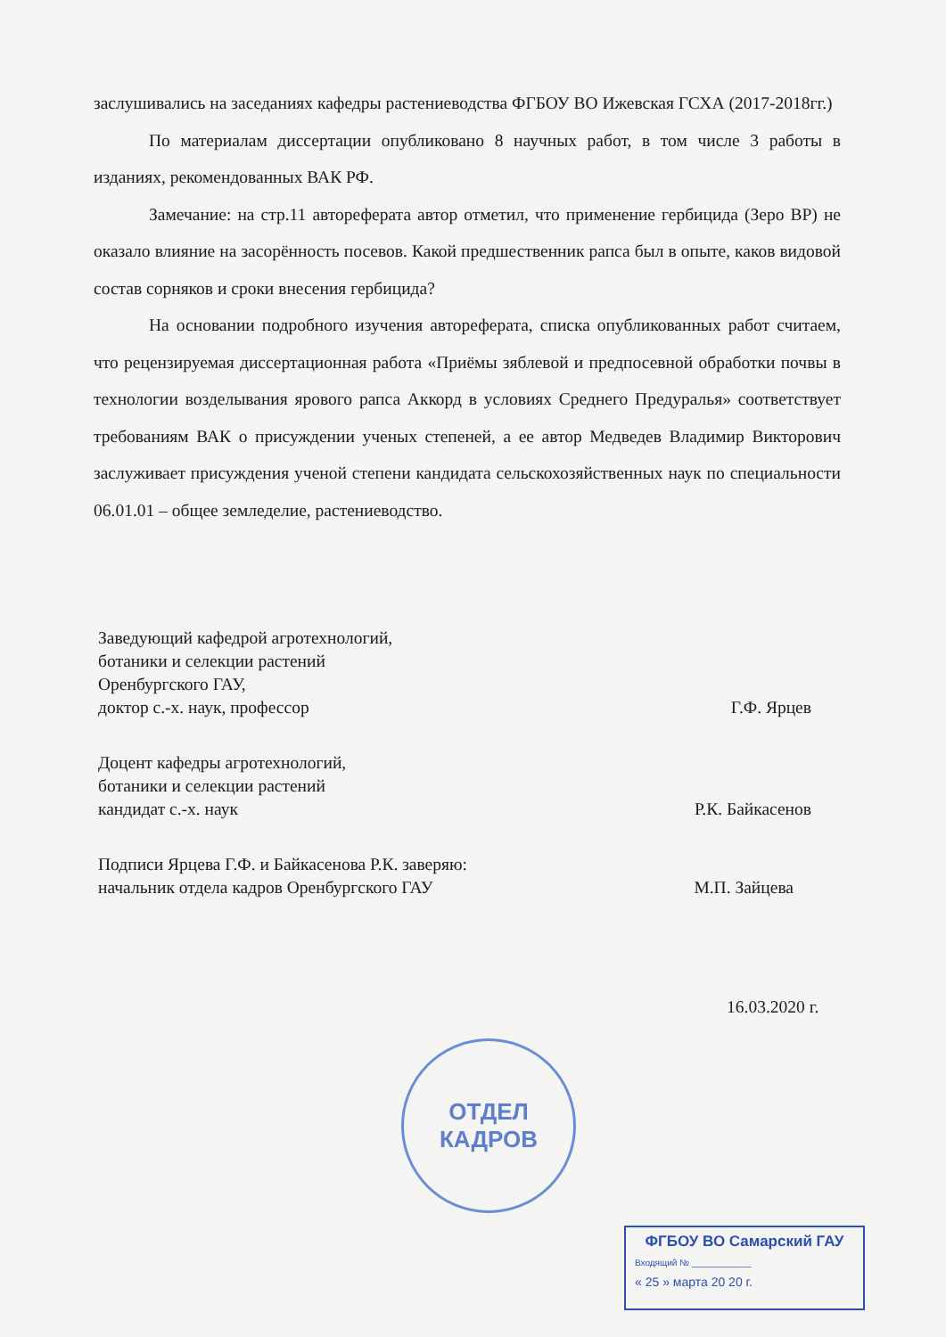заслушивались на заседаниях кафедры растениеводства ФГБОУ ВО Ижевская ГСХА (2017-2018гг.)
По материалам диссертации опубликовано 8 научных работ, в том числе 3 работы в изданиях, рекомендованных ВАК РФ.
Замечание: на стр.11 автореферата автор отметил, что применение гербицида (Зеро ВР) не оказало влияние на засорённость посевов. Какой предшественник рапса был в опыте, каков видовой состав сорняков и сроки внесения гербицида?
На основании подробного изучения автореферата, списка опубликованных работ считаем, что рецензируемая диссертационная работа «Приёмы зяблевой и предпосевной обработки почвы в технологии возделывания ярового рапса Аккорд в условиях Среднего Предуралья» соответствует требованиям ВАК о присуждении ученых степеней, а ее автор Медведев Владимир Викторович заслуживает присуждения ученой степени кандидата сельскохозяйственных наук по специальности 06.01.01 – общее земледелие, растениеводство.
Заведующий кафедрой агротехнологий,
ботаники и селекции растений
Оренбургского ГАУ,
доктор с.-х. наук, профессор
Г.Ф. Ярцев
Доцент кафедры агротехнологий,
ботаники и селекции растений
кандидат с.-х. наук
Р.К. Байкасенов
Подписи Ярцева Г.Ф. и Байкасенова Р.К. заверяю:
начальник отдела кадров Оренбургского ГАУ
М.П. Зайцева
16.03.2020 г.
ОТДЕЛ
КАДРОВ
ФГБОУ ВО Самарский ГАУ
Входящий № ____________
« 25 » марта 20 20 г.